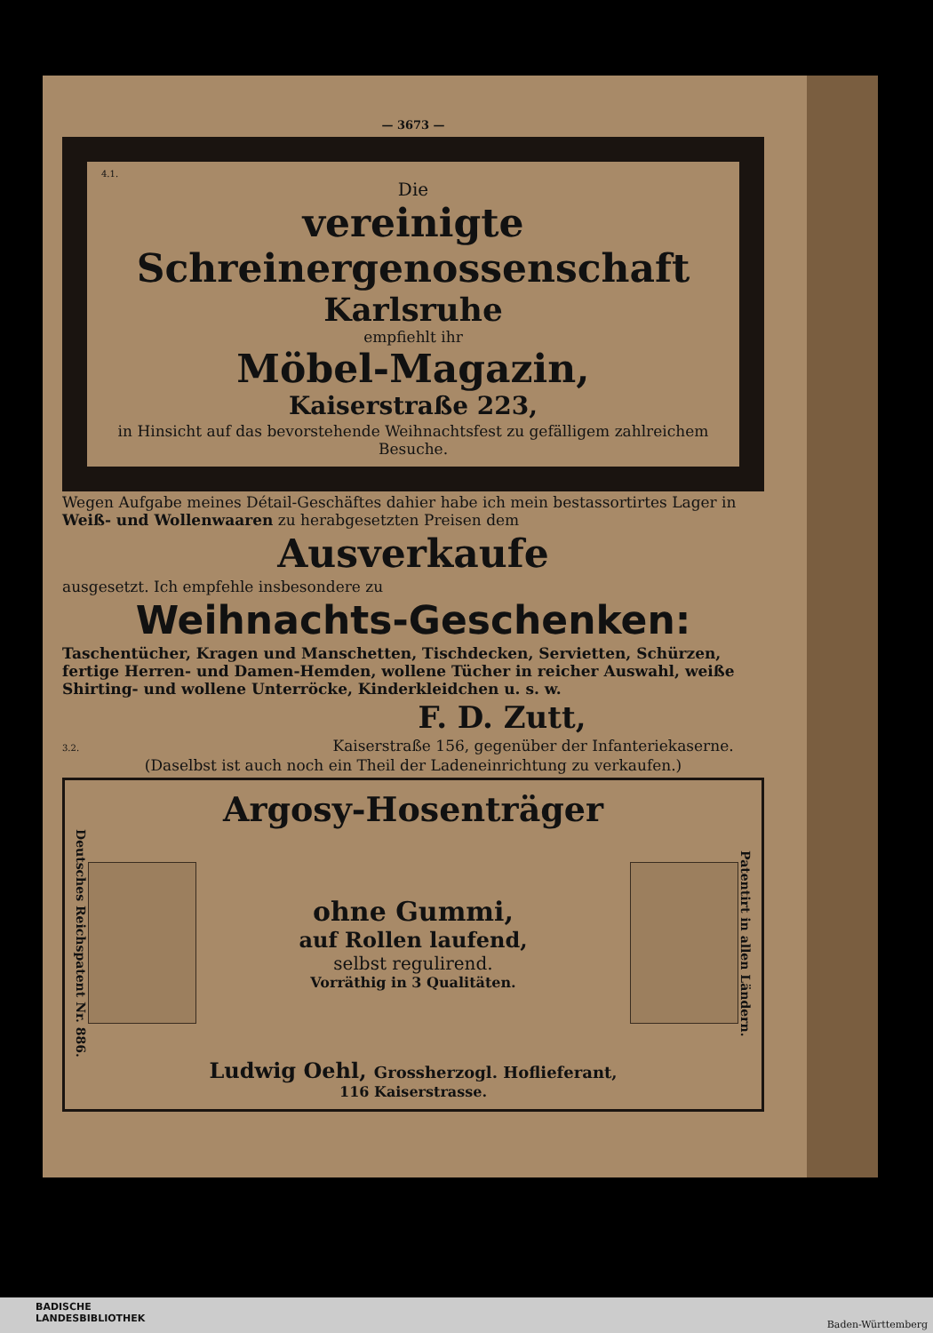— 3673 —
4.1.
Die
vereinigte Schreinergenossenschaft
Karlsruhe
empfiehlt ihr
Möbel-Magazin,
Kaiserstraße 223,
in Hinsicht auf das bevorstehende Weihnachtsfest zu gefälligem zahlreichem Besuche.
Wegen Aufgabe meines Détail-Geschäftes dahier habe ich mein bestassortirtes Lager in Weiß- und Wollenwaaren zu herabgesetzten Preisen dem
Ausverkaufe
ausgesetzt. Ich empfehle insbesondere zu
Weihnachts-Geschenken:
Taschentücher, Kragen und Manschetten, Tischdecken, Servietten, Schürzen, fertige Herren- und Damen-Hemden, wollene Tücher in reicher Auswahl, weiße Shirting- und wollene Unterröcke, Kinderkleidchen u. s. w.
F. D. Zutt,
3.2. Kaiserstraße 156, gegenüber der Infanteriekaserne.
(Daselbst ist auch noch ein Theil der Ladeneinrichtung zu verkaufen.)
Argosy-Hosenträger
Deutsches Reichspatent Nr. 886.
ohne Gummi,
auf Rollen laufend,
selbst regulirend.
Vorräthig in 3 Qualitäten.
Patentirt in allen Ländern.
Ludwig Oehl, Grossherzogl. Hoflieferant,
116 Kaiserstrasse.
BADISCHE
LANDESBIBLIOTHEK
Baden-Württemberg